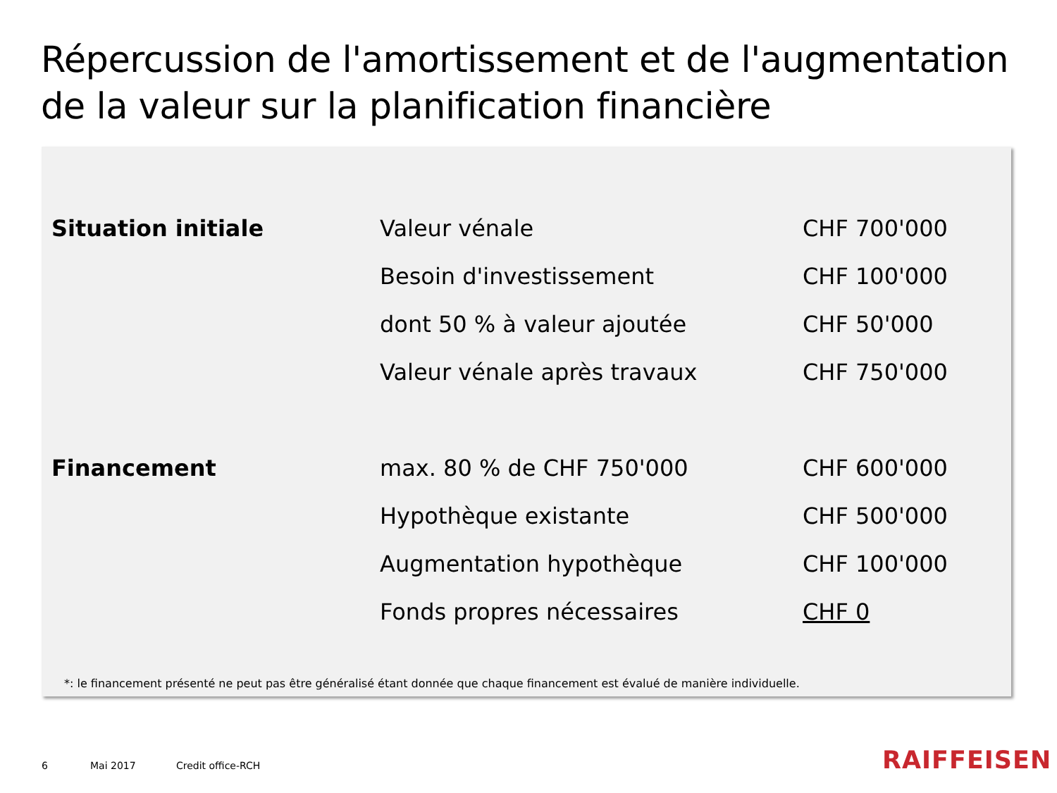Répercussion de l'amortissement et de l'augmentation de la valeur sur la planification financière
| Situation initiale | Valeur vénale | CHF 700'000 |
| | Besoin d'investissement | CHF 100'000 |
| | dont 50 % à valeur ajoutée | CHF 50'000 |
| | Valeur vénale après travaux | CHF 750'000 |
| Financement | max. 80 % de CHF 750'000 | CHF 600'000 |
| | Hypothèque existante | CHF 500'000 |
| | Augmentation hypothèque | CHF 100'000 |
| | Fonds propres nécessaires | CHF 0 |
*: le financement présenté ne peut pas être généralisé étant donnée que chaque financement est évalué de manière individuelle.
6 Mai 2017 Credit office-RCH RAIFFEISEN